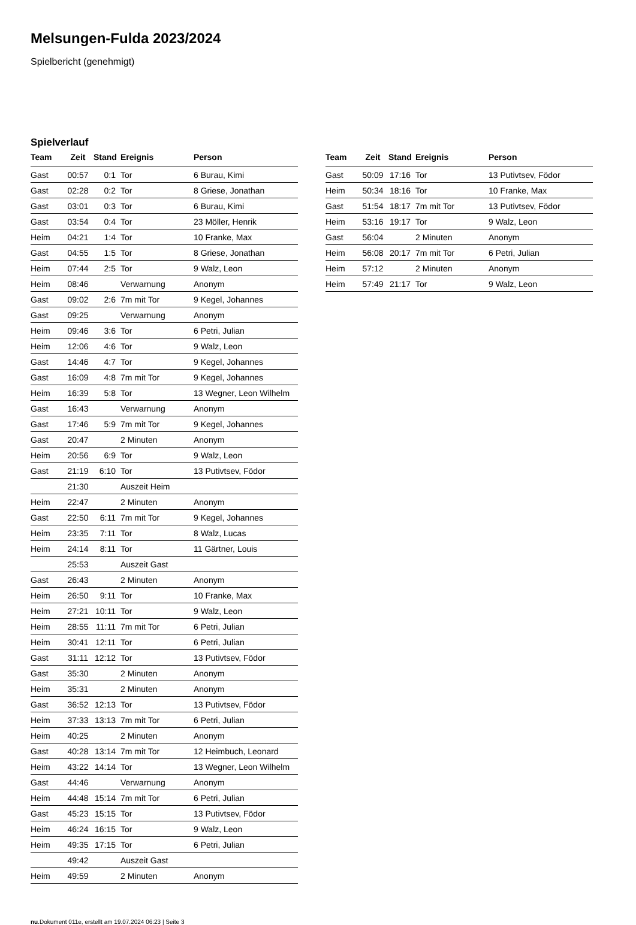Melsungen-Fulda 2023/2024
Spielbericht (genehmigt)
Spielverlauf
| Team | Zeit | Stand | Ereignis | Person |
| --- | --- | --- | --- | --- |
| Gast | 00:57 | 0:1 | Tor | 6 Burau, Kimi |
| Gast | 02:28 | 0:2 | Tor | 8 Griese, Jonathan |
| Gast | 03:01 | 0:3 | Tor | 6 Burau, Kimi |
| Gast | 03:54 | 0:4 | Tor | 23 Möller, Henrik |
| Heim | 04:21 | 1:4 | Tor | 10 Franke, Max |
| Gast | 04:55 | 1:5 | Tor | 8 Griese, Jonathan |
| Heim | 07:44 | 2:5 | Tor | 9 Walz, Leon |
| Heim | 08:46 | | Verwarnung | Anonym |
| Gast | 09:02 | 2:6 | 7m mit Tor | 9 Kegel, Johannes |
| Gast | 09:25 | | Verwarnung | Anonym |
| Heim | 09:46 | 3:6 | Tor | 6 Petri, Julian |
| Heim | 12:06 | 4:6 | Tor | 9 Walz, Leon |
| Gast | 14:46 | 4:7 | Tor | 9 Kegel, Johannes |
| Gast | 16:09 | 4:8 | 7m mit Tor | 9 Kegel, Johannes |
| Heim | 16:39 | 5:8 | Tor | 13 Wegner, Leon Wilhelm |
| Gast | 16:43 | | Verwarnung | Anonym |
| Gast | 17:46 | 5:9 | 7m mit Tor | 9 Kegel, Johannes |
| Gast | 20:47 | | 2 Minuten | Anonym |
| Heim | 20:56 | 6:9 | Tor | 9 Walz, Leon |
| Gast | 21:19 | 6:10 | Tor | 13 Putivtsev, Födor |
| | 21:30 | | Auszeit Heim | |
| Heim | 22:47 | | 2 Minuten | Anonym |
| Gast | 22:50 | 6:11 | 7m mit Tor | 9 Kegel, Johannes |
| Heim | 23:35 | 7:11 | Tor | 8 Walz, Lucas |
| Heim | 24:14 | 8:11 | Tor | 11 Gärtner, Louis |
| | 25:53 | | Auszeit Gast | |
| Gast | 26:43 | | 2 Minuten | Anonym |
| Heim | 26:50 | 9:11 | Tor | 10 Franke, Max |
| Heim | 27:21 | 10:11 | Tor | 9 Walz, Leon |
| Heim | 28:55 | 11:11 | 7m mit Tor | 6 Petri, Julian |
| Heim | 30:41 | 12:11 | Tor | 6 Petri, Julian |
| Gast | 31:11 | 12:12 | Tor | 13 Putivtsev, Födor |
| Gast | 35:30 | | 2 Minuten | Anonym |
| Heim | 35:31 | | 2 Minuten | Anonym |
| Gast | 36:52 | 12:13 | Tor | 13 Putivtsev, Födor |
| Heim | 37:33 | 13:13 | 7m mit Tor | 6 Petri, Julian |
| Heim | 40:25 | | 2 Minuten | Anonym |
| Gast | 40:28 | 13:14 | 7m mit Tor | 12 Heimbuch, Leonard |
| Heim | 43:22 | 14:14 | Tor | 13 Wegner, Leon Wilhelm |
| Gast | 44:46 | | Verwarnung | Anonym |
| Heim | 44:48 | 15:14 | 7m mit Tor | 6 Petri, Julian |
| Gast | 45:23 | 15:15 | Tor | 13 Putivtsev, Födor |
| Heim | 46:24 | 16:15 | Tor | 9 Walz, Leon |
| Heim | 49:35 | 17:15 | Tor | 6 Petri, Julian |
| | 49:42 | | Auszeit Gast | |
| Heim | 49:59 | | 2 Minuten | Anonym |
| Team | Zeit | Stand | Ereignis | Person |
| --- | --- | --- | --- | --- |
| Gast | 50:09 | 17:16 | Tor | 13 Putivtsev, Födor |
| Heim | 50:34 | 18:16 | Tor | 10 Franke, Max |
| Gast | 51:54 | 18:17 | 7m mit Tor | 13 Putivtsev, Födor |
| Heim | 53:16 | 19:17 | Tor | 9 Walz, Leon |
| Gast | 56:04 | | 2 Minuten | Anonym |
| Heim | 56:08 | 20:17 | 7m mit Tor | 6 Petri, Julian |
| Heim | 57:12 | | 2 Minuten | Anonym |
| Heim | 57:49 | 21:17 | Tor | 9 Walz, Leon |
nu.Dokument 011e, erstellt am 19.07.2024 06:23 | Seite 3